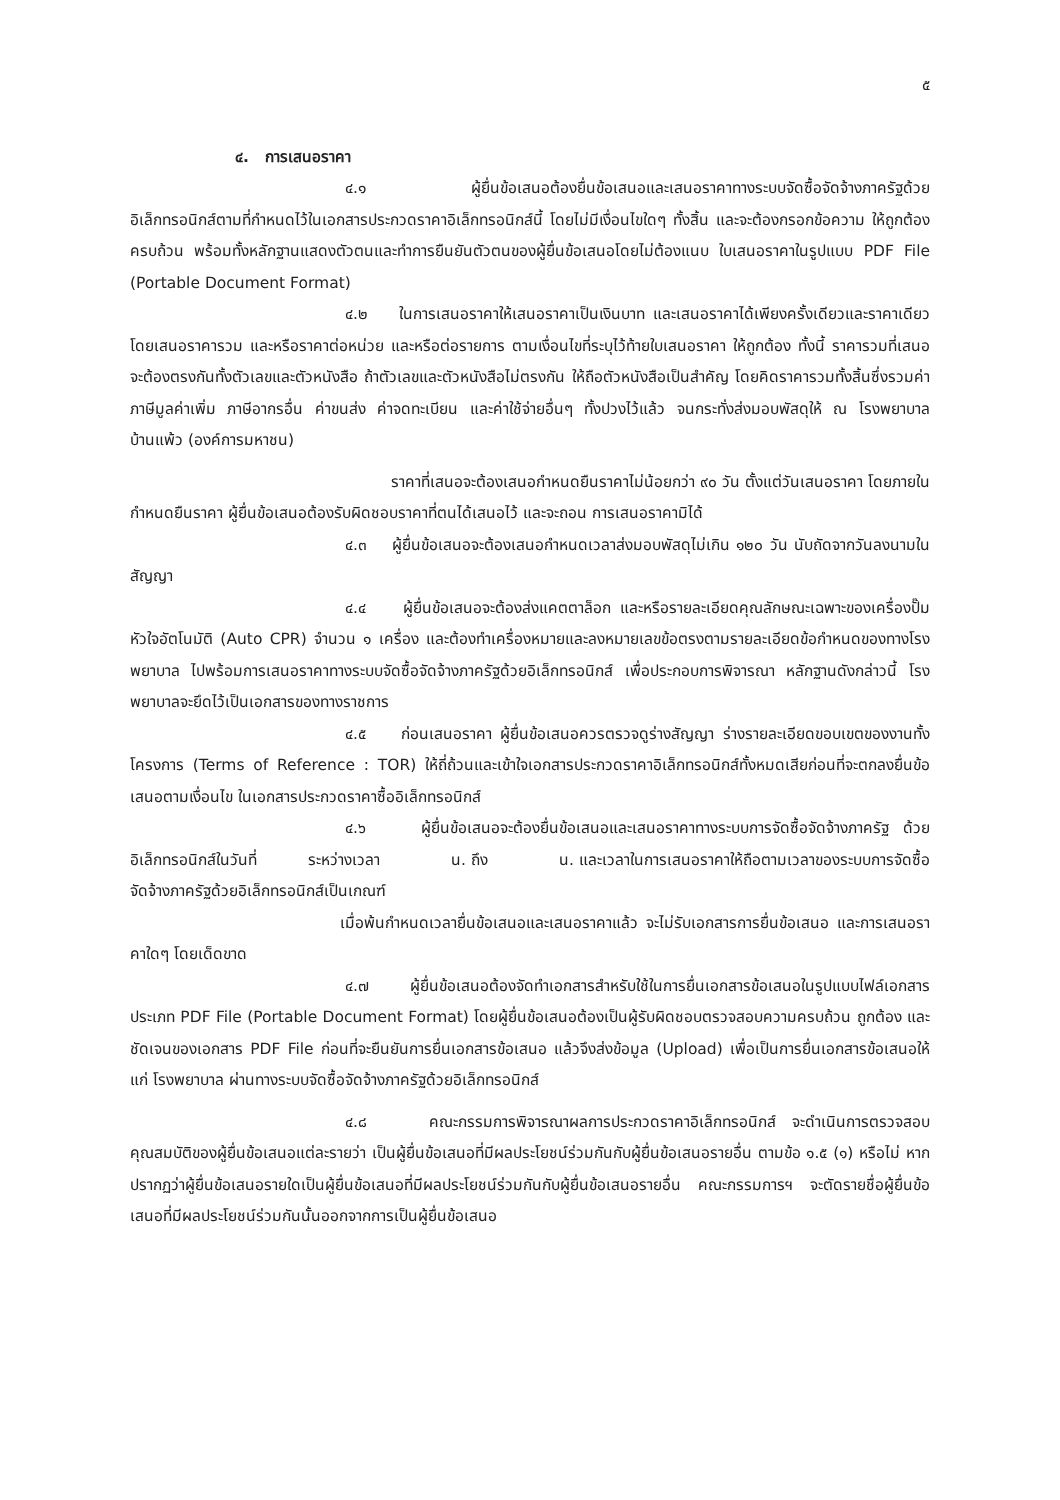๕
๔. การเสนอราคา
๔.๑ ผู้ยื่นข้อเสนอต้องยื่นข้อเสนอและเสนอราคาทางระบบจัดซื้อจัดจ้างภาครัฐด้วยอิเล็กทรอนิกส์ตามที่กำหนดไว้ในเอกสารประกวดราคาอิเล็กทรอนิกส์นี้ โดยไม่มีเงื่อนไขใดๆ ทั้งสิ้น และจะต้องกรอกข้อความ ให้ถูกต้องครบถ้วน พร้อมทั้งหลักฐานแสดงตัวตนและทำการยืนยันตัวตนของผู้ยื่นข้อเสนอโดยไม่ต้องแนบ ใบเสนอราคาในรูปแบบ PDF File (Portable Document Format)
๔.๒ ในการเสนอราคาให้เสนอราคาเป็นเงินบาท และเสนอราคาได้เพียงครั้งเดียวและราคาเดียว โดยเสนอราคารวม และหรือราคาต่อหน่วย และหรือต่อรายการ ตามเงื่อนไขที่ระบุไว้ท้ายใบเสนอราคา ให้ถูกต้อง ทั้งนี้ ราคารวมที่เสนอจะต้องตรงกันทั้งตัวเลขและตัวหนังสือ ถ้าตัวเลขและตัวหนังสือไม่ตรงกัน ให้ถือตัวหนังสือเป็นสำคัญ โดยคิดราคารวมทั้งสิ้นซึ่งรวมค่าภาษีมูลค่าเพิ่ม ภาษีอากรอื่น ค่าขนส่ง ค่าจดทะเบียน และค่าใช้จ่ายอื่นๆ ทั้งปวงไว้แล้ว จนกระทั่งส่งมอบพัสดุให้ ณ โรงพยาบาลบ้านแพ้ว (องค์การมหาชน)
ราคาที่เสนอจะต้องเสนอกำหนดยืนราคาไม่น้อยกว่า ๙๐ วัน ตั้งแต่วันเสนอราคา โดยภายในกำหนดยืนราคา ผู้ยื่นข้อเสนอต้องรับผิดชอบราคาที่ตนได้เสนอไว้ และจะถอน การเสนอราคามิได้
๔.๓ ผู้ยื่นข้อเสนอจะต้องเสนอกำหนดเวลาส่งมอบพัสดุไม่เกิน ๑๒๐ วัน นับถัดจากวันลงนามในสัญญา
๔.๔ ผู้ยื่นข้อเสนอจะต้องส่งแคตตาล็อก และหรือรายละเอียดคุณลักษณะเฉพาะของเครื่องปั๊มหัวใจอัตโนมัติ (Auto CPR) จำนวน ๑ เครื่อง และต้องทำเครื่องหมายและลงหมายเลขข้อตรงตามรายละเอียดข้อกำหนดของทางโรงพยาบาล ไปพร้อมการเสนอราคาทางระบบจัดซื้อจัดจ้างภาครัฐด้วยอิเล็กทรอนิกส์ เพื่อประกอบการพิจารณา หลักฐานดังกล่าวนี้ โรงพยาบาลจะยึดไว้เป็นเอกสารของทางราชการ
๔.๕ ก่อนเสนอราคา ผู้ยื่นข้อเสนอควรตรวจดูร่างสัญญา ร่างรายละเอียดขอบเขตของงานทั้งโครงการ (Terms of Reference : TOR) ให้ถี่ถ้วนและเข้าใจเอกสารประกวดราคาอิเล็กทรอนิกส์ทั้งหมดเสียก่อนที่จะตกลงยื่นข้อเสนอตามเงื่อนไข ในเอกสารประกวดราคาซื้ออิเล็กทรอนิกส์
๔.๖ ผู้ยื่นข้อเสนอจะต้องยื่นข้อเสนอและเสนอราคาทางระบบการจัดซื้อจัดจ้างภาครัฐ ด้วยอิเล็กทรอนิกส์ในวันที่ ระหว่างเวลา น. ถึง น. และเวลาในการเสนอราคาให้ถือตามเวลาของระบบการจัดซื้อจัดจ้างภาครัฐด้วยอิเล็กทรอนิกส์เป็นเกณฑ์
เมื่อพ้นกำหนดเวลายื่นข้อเสนอและเสนอราคาแล้ว จะไม่รับเอกสารการยื่นข้อเสนอ และการเสนอราคาใดๆ โดยเด็ดขาด
๔.๗ ผู้ยื่นข้อเสนอต้องจัดทำเอกสารสำหรับใช้ในการยื่นเอกสารข้อเสนอในรูปแบบไฟล์เอกสารประเภท PDF File (Portable Document Format) โดยผู้ยื่นข้อเสนอต้องเป็นผู้รับผิดชอบตรวจสอบความครบถ้วน ถูกต้อง และชัดเจนของเอกสาร PDF File ก่อนที่จะยืนยันการยื่นเอกสารข้อเสนอ แล้วจึงส่งข้อมูล (Upload) เพื่อเป็นการยื่นเอกสารข้อเสนอให้แก่ โรงพยาบาล ผ่านทางระบบจัดซื้อจัดจ้างภาครัฐด้วยอิเล็กทรอนิกส์
๔.๘ คณะกรรมการพิจารณาผลการประกวดราคาอิเล็กทรอนิกส์ จะดำเนินการตรวจสอบคุณสมบัติของผู้ยื่นข้อเสนอแต่ละรายว่า เป็นผู้ยื่นข้อเสนอที่มีผลประโยชน์ร่วมกันกับผู้ยื่นข้อเสนอรายอื่น ตามข้อ ๑.๕ (๑) หรือไม่ หากปรากฏว่าผู้ยื่นข้อเสนอรายใดเป็นผู้ยื่นข้อเสนอที่มีผลประโยชน์ร่วมกันกับผู้ยื่นข้อเสนอรายอื่น คณะกรรมการฯ จะตัดรายชื่อผู้ยื่นข้อเสนอที่มีผลประโยชน์ร่วมกันนั้นออกจากการเป็นผู้ยื่นข้อเสนอ